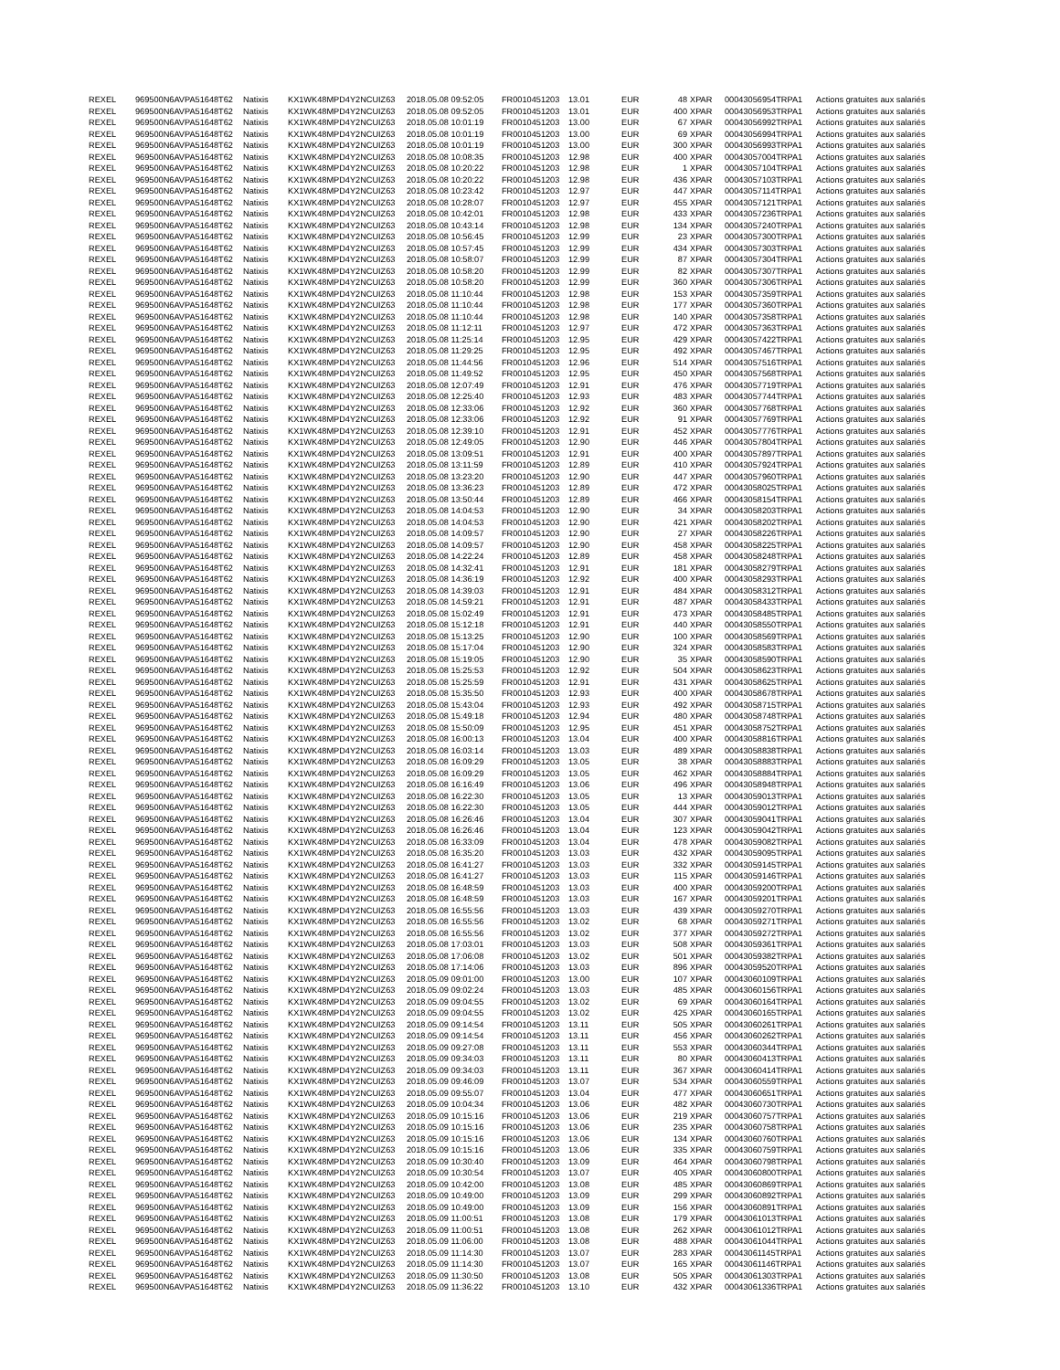| REXEL | 969500N6AVPA51648T62 | Natixis | KX1WK48MPD4Y2NCUIZ63 | 2018.05.08 09:52:05 | FR0010451203 | 13.01 | EUR | 48 | XPAR | 00043056954TRPA1 | Actions gratuites aux salariés |
| REXEL | 969500N6AVPA51648T62 | Natixis | KX1WK48MPD4Y2NCUIZ63 | 2018.05.08 09:52:05 | FR0010451203 | 13.01 | EUR | 400 | XPAR | 00043056953TRPA1 | Actions gratuites aux salariés |
| REXEL | 969500N6AVPA51648T62 | Natixis | KX1WK48MPD4Y2NCUIZ63 | 2018.05.08 10:01:19 | FR0010451203 | 13.00 | EUR | 67 | XPAR | 00043056992TRPA1 | Actions gratuites aux salariés |
| REXEL | 969500N6AVPA51648T62 | Natixis | KX1WK48MPD4Y2NCUIZ63 | 2018.05.08 10:01:19 | FR0010451203 | 13.00 | EUR | 69 | XPAR | 00043056994TRPA1 | Actions gratuites aux salariés |
| REXEL | 969500N6AVPA51648T62 | Natixis | KX1WK48MPD4Y2NCUIZ63 | 2018.05.08 10:01:19 | FR0010451203 | 13.00 | EUR | 300 | XPAR | 00043056993TRPA1 | Actions gratuites aux salariés |
| REXEL | 969500N6AVPA51648T62 | Natixis | KX1WK48MPD4Y2NCUIZ63 | 2018.05.08 10:08:35 | FR0010451203 | 12.98 | EUR | 400 | XPAR | 00043057004TRPA1 | Actions gratuites aux salariés |
| REXEL | 969500N6AVPA51648T62 | Natixis | KX1WK48MPD4Y2NCUIZ63 | 2018.05.08 10:20:22 | FR0010451203 | 12.98 | EUR | 1 | XPAR | 00043057104TRPA1 | Actions gratuites aux salariés |
| REXEL | 969500N6AVPA51648T62 | Natixis | KX1WK48MPD4Y2NCUIZ63 | 2018.05.08 10:20:22 | FR0010451203 | 12.98 | EUR | 436 | XPAR | 00043057103TRPA1 | Actions gratuites aux salariés |
| REXEL | 969500N6AVPA51648T62 | Natixis | KX1WK48MPD4Y2NCUIZ63 | 2018.05.08 10:23:42 | FR0010451203 | 12.97 | EUR | 447 | XPAR | 00043057114TRPA1 | Actions gratuites aux salariés |
| REXEL | 969500N6AVPA51648T62 | Natixis | KX1WK48MPD4Y2NCUIZ63 | 2018.05.08 10:28:07 | FR0010451203 | 12.97 | EUR | 455 | XPAR | 00043057121TRPA1 | Actions gratuites aux salariés |
| REXEL | 969500N6AVPA51648T62 | Natixis | KX1WK48MPD4Y2NCUIZ63 | 2018.05.08 10:42:01 | FR0010451203 | 12.98 | EUR | 433 | XPAR | 00043057236TRPA1 | Actions gratuites aux salariés |
| REXEL | 969500N6AVPA51648T62 | Natixis | KX1WK48MPD4Y2NCUIZ63 | 2018.05.08 10:43:14 | FR0010451203 | 12.98 | EUR | 134 | XPAR | 00043057240TRPA1 | Actions gratuites aux salariés |
| REXEL | 969500N6AVPA51648T62 | Natixis | KX1WK48MPD4Y2NCUIZ63 | 2018.05.08 10:56:45 | FR0010451203 | 12.99 | EUR | 23 | XPAR | 00043057300TRPA1 | Actions gratuites aux salariés |
| REXEL | 969500N6AVPA51648T62 | Natixis | KX1WK48MPD4Y2NCUIZ63 | 2018.05.08 10:57:45 | FR0010451203 | 12.99 | EUR | 434 | XPAR | 00043057303TRPA1 | Actions gratuites aux salariés |
| REXEL | 969500N6AVPA51648T62 | Natixis | KX1WK48MPD4Y2NCUIZ63 | 2018.05.08 10:58:07 | FR0010451203 | 12.99 | EUR | 87 | XPAR | 00043057304TRPA1 | Actions gratuites aux salariés |
| REXEL | 969500N6AVPA51648T62 | Natixis | KX1WK48MPD4Y2NCUIZ63 | 2018.05.08 10:58:20 | FR0010451203 | 12.99 | EUR | 82 | XPAR | 00043057307TRPA1 | Actions gratuites aux salariés |
| REXEL | 969500N6AVPA51648T62 | Natixis | KX1WK48MPD4Y2NCUIZ63 | 2018.05.08 10:58:20 | FR0010451203 | 12.99 | EUR | 360 | XPAR | 00043057306TRPA1 | Actions gratuites aux salariés |
| REXEL | 969500N6AVPA51648T62 | Natixis | KX1WK48MPD4Y2NCUIZ63 | 2018.05.08 11:10:44 | FR0010451203 | 12.98 | EUR | 153 | XPAR | 00043057359TRPA1 | Actions gratuites aux salariés |
| REXEL | 969500N6AVPA51648T62 | Natixis | KX1WK48MPD4Y2NCUIZ63 | 2018.05.08 11:10:44 | FR0010451203 | 12.98 | EUR | 177 | XPAR | 00043057360TRPA1 | Actions gratuites aux salariés |
| REXEL | 969500N6AVPA51648T62 | Natixis | KX1WK48MPD4Y2NCUIZ63 | 2018.05.08 11:10:44 | FR0010451203 | 12.98 | EUR | 140 | XPAR | 00043057358TRPA1 | Actions gratuites aux salariés |
| REXEL | 969500N6AVPA51648T62 | Natixis | KX1WK48MPD4Y2NCUIZ63 | 2018.05.08 11:12:11 | FR0010451203 | 12.97 | EUR | 472 | XPAR | 00043057363TRPA1 | Actions gratuites aux salariés |
| REXEL | 969500N6AVPA51648T62 | Natixis | KX1WK48MPD4Y2NCUIZ63 | 2018.05.08 11:25:14 | FR0010451203 | 12.95 | EUR | 429 | XPAR | 00043057422TRPA1 | Actions gratuites aux salariés |
| REXEL | 969500N6AVPA51648T62 | Natixis | KX1WK48MPD4Y2NCUIZ63 | 2018.05.08 11:29:25 | FR0010451203 | 12.95 | EUR | 492 | XPAR | 00043057467TRPA1 | Actions gratuites aux salariés |
| REXEL | 969500N6AVPA51648T62 | Natixis | KX1WK48MPD4Y2NCUIZ63 | 2018.05.08 11:44:56 | FR0010451203 | 12.96 | EUR | 514 | XPAR | 00043057516TRPA1 | Actions gratuites aux salariés |
| REXEL | 969500N6AVPA51648T62 | Natixis | KX1WK48MPD4Y2NCUIZ63 | 2018.05.08 11:49:52 | FR0010451203 | 12.95 | EUR | 450 | XPAR | 00043057568TRPA1 | Actions gratuites aux salariés |
| REXEL | 969500N6AVPA51648T62 | Natixis | KX1WK48MPD4Y2NCUIZ63 | 2018.05.08 12:07:49 | FR0010451203 | 12.91 | EUR | 476 | XPAR | 00043057719TRPA1 | Actions gratuites aux salariés |
| REXEL | 969500N6AVPA51648T62 | Natixis | KX1WK48MPD4Y2NCUIZ63 | 2018.05.08 12:25:40 | FR0010451203 | 12.93 | EUR | 483 | XPAR | 00043057744TRPA1 | Actions gratuites aux salariés |
| REXEL | 969500N6AVPA51648T62 | Natixis | KX1WK48MPD4Y2NCUIZ63 | 2018.05.08 12:33:06 | FR0010451203 | 12.92 | EUR | 360 | XPAR | 00043057768TRPA1 | Actions gratuites aux salariés |
| REXEL | 969500N6AVPA51648T62 | Natixis | KX1WK48MPD4Y2NCUIZ63 | 2018.05.08 12:33:06 | FR0010451203 | 12.92 | EUR | 91 | XPAR | 00043057769TRPA1 | Actions gratuites aux salariés |
| REXEL | 969500N6AVPA51648T62 | Natixis | KX1WK48MPD4Y2NCUIZ63 | 2018.05.08 12:39:10 | FR0010451203 | 12.91 | EUR | 452 | XPAR | 00043057776TRPA1 | Actions gratuites aux salariés |
| REXEL | 969500N6AVPA51648T62 | Natixis | KX1WK48MPD4Y2NCUIZ63 | 2018.05.08 12:49:05 | FR0010451203 | 12.90 | EUR | 446 | XPAR | 00043057804TRPA1 | Actions gratuites aux salariés |
| REXEL | 969500N6AVPA51648T62 | Natixis | KX1WK48MPD4Y2NCUIZ63 | 2018.05.08 13:09:51 | FR0010451203 | 12.91 | EUR | 400 | XPAR | 00043057897TRPA1 | Actions gratuites aux salariés |
| REXEL | 969500N6AVPA51648T62 | Natixis | KX1WK48MPD4Y2NCUIZ63 | 2018.05.08 13:11:59 | FR0010451203 | 12.89 | EUR | 410 | XPAR | 00043057924TRPA1 | Actions gratuites aux salariés |
| REXEL | 969500N6AVPA51648T62 | Natixis | KX1WK48MPD4Y2NCUIZ63 | 2018.05.08 13:23:20 | FR0010451203 | 12.90 | EUR | 447 | XPAR | 00043057960TRPA1 | Actions gratuites aux salariés |
| REXEL | 969500N6AVPA51648T62 | Natixis | KX1WK48MPD4Y2NCUIZ63 | 2018.05.08 13:36:23 | FR0010451203 | 12.89 | EUR | 472 | XPAR | 00043058025TRPA1 | Actions gratuites aux salariés |
| REXEL | 969500N6AVPA51648T62 | Natixis | KX1WK48MPD4Y2NCUIZ63 | 2018.05.08 13:50:44 | FR0010451203 | 12.89 | EUR | 466 | XPAR | 00043058154TRPA1 | Actions gratuites aux salariés |
| REXEL | 969500N6AVPA51648T62 | Natixis | KX1WK48MPD4Y2NCUIZ63 | 2018.05.08 14:04:53 | FR0010451203 | 12.90 | EUR | 34 | XPAR | 00043058203TRPA1 | Actions gratuites aux salariés |
| REXEL | 969500N6AVPA51648T62 | Natixis | KX1WK48MPD4Y2NCUIZ63 | 2018.05.08 14:04:53 | FR0010451203 | 12.90 | EUR | 421 | XPAR | 00043058202TRPA1 | Actions gratuites aux salariés |
| REXEL | 969500N6AVPA51648T62 | Natixis | KX1WK48MPD4Y2NCUIZ63 | 2018.05.08 14:09:57 | FR0010451203 | 12.90 | EUR | 27 | XPAR | 00043058226TRPA1 | Actions gratuites aux salariés |
| REXEL | 969500N6AVPA51648T62 | Natixis | KX1WK48MPD4Y2NCUIZ63 | 2018.05.08 14:09:57 | FR0010451203 | 12.90 | EUR | 458 | XPAR | 00043058225TRPA1 | Actions gratuites aux salariés |
| REXEL | 969500N6AVPA51648T62 | Natixis | KX1WK48MPD4Y2NCUIZ63 | 2018.05.08 14:22:24 | FR0010451203 | 12.89 | EUR | 458 | XPAR | 00043058248TRPA1 | Actions gratuites aux salariés |
| REXEL | 969500N6AVPA51648T62 | Natixis | KX1WK48MPD4Y2NCUIZ63 | 2018.05.08 14:32:41 | FR0010451203 | 12.91 | EUR | 181 | XPAR | 00043058279TRPA1 | Actions gratuites aux salariés |
| REXEL | 969500N6AVPA51648T62 | Natixis | KX1WK48MPD4Y2NCUIZ63 | 2018.05.08 14:36:19 | FR0010451203 | 12.92 | EUR | 400 | XPAR | 00043058293TRPA1 | Actions gratuites aux salariés |
| REXEL | 969500N6AVPA51648T62 | Natixis | KX1WK48MPD4Y2NCUIZ63 | 2018.05.08 14:39:03 | FR0010451203 | 12.91 | EUR | 484 | XPAR | 00043058312TRPA1 | Actions gratuites aux salariés |
| REXEL | 969500N6AVPA51648T62 | Natixis | KX1WK48MPD4Y2NCUIZ63 | 2018.05.08 14:59:21 | FR0010451203 | 12.91 | EUR | 487 | XPAR | 00043058433TRPA1 | Actions gratuites aux salariés |
| REXEL | 969500N6AVPA51648T62 | Natixis | KX1WK48MPD4Y2NCUIZ63 | 2018.05.08 15:02:49 | FR0010451203 | 12.91 | EUR | 473 | XPAR | 00043058485TRPA1 | Actions gratuites aux salariés |
| REXEL | 969500N6AVPA51648T62 | Natixis | KX1WK48MPD4Y2NCUIZ63 | 2018.05.08 15:12:18 | FR0010451203 | 12.91 | EUR | 440 | XPAR | 00043058550TRPA1 | Actions gratuites aux salariés |
| REXEL | 969500N6AVPA51648T62 | Natixis | KX1WK48MPD4Y2NCUIZ63 | 2018.05.08 15:13:25 | FR0010451203 | 12.90 | EUR | 100 | XPAR | 00043058569TRPA1 | Actions gratuites aux salariés |
| REXEL | 969500N6AVPA51648T62 | Natixis | KX1WK48MPD4Y2NCUIZ63 | 2018.05.08 15:17:04 | FR0010451203 | 12.90 | EUR | 324 | XPAR | 00043058583TRPA1 | Actions gratuites aux salariés |
| REXEL | 969500N6AVPA51648T62 | Natixis | KX1WK48MPD4Y2NCUIZ63 | 2018.05.08 15:19:05 | FR0010451203 | 12.90 | EUR | 35 | XPAR | 00043058590TRPA1 | Actions gratuites aux salariés |
| REXEL | 969500N6AVPA51648T62 | Natixis | KX1WK48MPD4Y2NCUIZ63 | 2018.05.08 15:25:53 | FR0010451203 | 12.92 | EUR | 504 | XPAR | 00043058623TRPA1 | Actions gratuites aux salariés |
| REXEL | 969500N6AVPA51648T62 | Natixis | KX1WK48MPD4Y2NCUIZ63 | 2018.05.08 15:25:59 | FR0010451203 | 12.91 | EUR | 431 | XPAR | 00043058625TRPA1 | Actions gratuites aux salariés |
| REXEL | 969500N6AVPA51648T62 | Natixis | KX1WK48MPD4Y2NCUIZ63 | 2018.05.08 15:35:50 | FR0010451203 | 12.93 | EUR | 400 | XPAR | 00043058678TRPA1 | Actions gratuites aux salariés |
| REXEL | 969500N6AVPA51648T62 | Natixis | KX1WK48MPD4Y2NCUIZ63 | 2018.05.08 15:43:04 | FR0010451203 | 12.93 | EUR | 492 | XPAR | 00043058715TRPA1 | Actions gratuites aux salariés |
| REXEL | 969500N6AVPA51648T62 | Natixis | KX1WK48MPD4Y2NCUIZ63 | 2018.05.08 15:49:18 | FR0010451203 | 12.94 | EUR | 480 | XPAR | 00043058748TRPA1 | Actions gratuites aux salariés |
| REXEL | 969500N6AVPA51648T62 | Natixis | KX1WK48MPD4Y2NCUIZ63 | 2018.05.08 15:50:09 | FR0010451203 | 12.95 | EUR | 451 | XPAR | 00043058752TRPA1 | Actions gratuites aux salariés |
| REXEL | 969500N6AVPA51648T62 | Natixis | KX1WK48MPD4Y2NCUIZ63 | 2018.05.08 16:00:13 | FR0010451203 | 13.04 | EUR | 400 | XPAR | 00043058816TRPA1 | Actions gratuites aux salariés |
| REXEL | 969500N6AVPA51648T62 | Natixis | KX1WK48MPD4Y2NCUIZ63 | 2018.05.08 16:03:14 | FR0010451203 | 13.03 | EUR | 489 | XPAR | 00043058838TRPA1 | Actions gratuites aux salariés |
| REXEL | 969500N6AVPA51648T62 | Natixis | KX1WK48MPD4Y2NCUIZ63 | 2018.05.08 16:09:29 | FR0010451203 | 13.05 | EUR | 38 | XPAR | 00043058883TRPA1 | Actions gratuites aux salariés |
| REXEL | 969500N6AVPA51648T62 | Natixis | KX1WK48MPD4Y2NCUIZ63 | 2018.05.08 16:09:29 | FR0010451203 | 13.05 | EUR | 462 | XPAR | 00043058884TRPA1 | Actions gratuites aux salariés |
| REXEL | 969500N6AVPA51648T62 | Natixis | KX1WK48MPD4Y2NCUIZ63 | 2018.05.08 16:16:49 | FR0010451203 | 13.06 | EUR | 496 | XPAR | 00043058948TRPA1 | Actions gratuites aux salariés |
| REXEL | 969500N6AVPA51648T62 | Natixis | KX1WK48MPD4Y2NCUIZ63 | 2018.05.08 16:22:30 | FR0010451203 | 13.05 | EUR | 13 | XPAR | 00043059013TRPA1 | Actions gratuites aux salariés |
| REXEL | 969500N6AVPA51648T62 | Natixis | KX1WK48MPD4Y2NCUIZ63 | 2018.05.08 16:22:30 | FR0010451203 | 13.05 | EUR | 444 | XPAR | 00043059012TRPA1 | Actions gratuites aux salariés |
| REXEL | 969500N6AVPA51648T62 | Natixis | KX1WK48MPD4Y2NCUIZ63 | 2018.05.08 16:26:46 | FR0010451203 | 13.04 | EUR | 307 | XPAR | 00043059041TRPA1 | Actions gratuites aux salariés |
| REXEL | 969500N6AVPA51648T62 | Natixis | KX1WK48MPD4Y2NCUIZ63 | 2018.05.08 16:26:46 | FR0010451203 | 13.04 | EUR | 123 | XPAR | 00043059042TRPA1 | Actions gratuites aux salariés |
| REXEL | 969500N6AVPA51648T62 | Natixis | KX1WK48MPD4Y2NCUIZ63 | 2018.05.08 16:33:09 | FR0010451203 | 13.04 | EUR | 478 | XPAR | 00043059082TRPA1 | Actions gratuites aux salariés |
| REXEL | 969500N6AVPA51648T62 | Natixis | KX1WK48MPD4Y2NCUIZ63 | 2018.05.08 16:35:20 | FR0010451203 | 13.03 | EUR | 432 | XPAR | 00043059095TRPA1 | Actions gratuites aux salariés |
| REXEL | 969500N6AVPA51648T62 | Natixis | KX1WK48MPD4Y2NCUIZ63 | 2018.05.08 16:41:27 | FR0010451203 | 13.03 | EUR | 332 | XPAR | 00043059145TRPA1 | Actions gratuites aux salariés |
| REXEL | 969500N6AVPA51648T62 | Natixis | KX1WK48MPD4Y2NCUIZ63 | 2018.05.08 16:41:27 | FR0010451203 | 13.03 | EUR | 115 | XPAR | 00043059146TRPA1 | Actions gratuites aux salariés |
| REXEL | 969500N6AVPA51648T62 | Natixis | KX1WK48MPD4Y2NCUIZ63 | 2018.05.08 16:48:59 | FR0010451203 | 13.03 | EUR | 400 | XPAR | 00043059200TRPA1 | Actions gratuites aux salariés |
| REXEL | 969500N6AVPA51648T62 | Natixis | KX1WK48MPD4Y2NCUIZ63 | 2018.05.08 16:48:59 | FR0010451203 | 13.03 | EUR | 167 | XPAR | 00043059201TRPA1 | Actions gratuites aux salariés |
| REXEL | 969500N6AVPA51648T62 | Natixis | KX1WK48MPD4Y2NCUIZ63 | 2018.05.08 16:55:56 | FR0010451203 | 13.03 | EUR | 439 | XPAR | 00043059270TRPA1 | Actions gratuites aux salariés |
| REXEL | 969500N6AVPA51648T62 | Natixis | KX1WK48MPD4Y2NCUIZ63 | 2018.05.08 16:55:56 | FR0010451203 | 13.02 | EUR | 68 | XPAR | 00043059271TRPA1 | Actions gratuites aux salariés |
| REXEL | 969500N6AVPA51648T62 | Natixis | KX1WK48MPD4Y2NCUIZ63 | 2018.05.08 16:55:56 | FR0010451203 | 13.02 | EUR | 377 | XPAR | 00043059272TRPA1 | Actions gratuites aux salariés |
| REXEL | 969500N6AVPA51648T62 | Natixis | KX1WK48MPD4Y2NCUIZ63 | 2018.05.08 17:03:01 | FR0010451203 | 13.03 | EUR | 508 | XPAR | 00043059361TRPA1 | Actions gratuites aux salariés |
| REXEL | 969500N6AVPA51648T62 | Natixis | KX1WK48MPD4Y2NCUIZ63 | 2018.05.08 17:06:08 | FR0010451203 | 13.02 | EUR | 501 | XPAR | 00043059382TRPA1 | Actions gratuites aux salariés |
| REXEL | 969500N6AVPA51648T62 | Natixis | KX1WK48MPD4Y2NCUIZ63 | 2018.05.08 17:14:06 | FR0010451203 | 13.03 | EUR | 896 | XPAR | 00043059520TRPA1 | Actions gratuites aux salariés |
| REXEL | 969500N6AVPA51648T62 | Natixis | KX1WK48MPD4Y2NCUIZ63 | 2018.05.09 09:01:00 | FR0010451203 | 13.00 | EUR | 107 | XPAR | 00043060109TRPA1 | Actions gratuites aux salariés |
| REXEL | 969500N6AVPA51648T62 | Natixis | KX1WK48MPD4Y2NCUIZ63 | 2018.05.09 09:02:24 | FR0010451203 | 13.03 | EUR | 485 | XPAR | 00043060156TRPA1 | Actions gratuites aux salariés |
| REXEL | 969500N6AVPA51648T62 | Natixis | KX1WK48MPD4Y2NCUIZ63 | 2018.05.09 09:04:55 | FR0010451203 | 13.02 | EUR | 69 | XPAR | 00043060164TRPA1 | Actions gratuites aux salariés |
| REXEL | 969500N6AVPA51648T62 | Natixis | KX1WK48MPD4Y2NCUIZ63 | 2018.05.09 09:04:55 | FR0010451203 | 13.02 | EUR | 425 | XPAR | 00043060165TRPA1 | Actions gratuites aux salariés |
| REXEL | 969500N6AVPA51648T62 | Natixis | KX1WK48MPD4Y2NCUIZ63 | 2018.05.09 09:14:54 | FR0010451203 | 13.11 | EUR | 505 | XPAR | 00043060261TRPA1 | Actions gratuites aux salariés |
| REXEL | 969500N6AVPA51648T62 | Natixis | KX1WK48MPD4Y2NCUIZ63 | 2018.05.09 09:14:54 | FR0010451203 | 13.11 | EUR | 456 | XPAR | 00043060262TRPA1 | Actions gratuites aux salariés |
| REXEL | 969500N6AVPA51648T62 | Natixis | KX1WK48MPD4Y2NCUIZ63 | 2018.05.09 09:27:08 | FR0010451203 | 13.11 | EUR | 553 | XPAR | 00043060344TRPA1 | Actions gratuites aux salariés |
| REXEL | 969500N6AVPA51648T62 | Natixis | KX1WK48MPD4Y2NCUIZ63 | 2018.05.09 09:34:03 | FR0010451203 | 13.11 | EUR | 80 | XPAR | 00043060413TRPA1 | Actions gratuites aux salariés |
| REXEL | 969500N6AVPA51648T62 | Natixis | KX1WK48MPD4Y2NCUIZ63 | 2018.05.09 09:34:03 | FR0010451203 | 13.11 | EUR | 367 | XPAR | 00043060414TRPA1 | Actions gratuites aux salariés |
| REXEL | 969500N6AVPA51648T62 | Natixis | KX1WK48MPD4Y2NCUIZ63 | 2018.05.09 09:46:09 | FR0010451203 | 13.07 | EUR | 534 | XPAR | 00043060559TRPA1 | Actions gratuites aux salariés |
| REXEL | 969500N6AVPA51648T62 | Natixis | KX1WK48MPD4Y2NCUIZ63 | 2018.05.09 09:55:07 | FR0010451203 | 13.04 | EUR | 477 | XPAR | 00043060651TRPA1 | Actions gratuites aux salariés |
| REXEL | 969500N6AVPA51648T62 | Natixis | KX1WK48MPD4Y2NCUIZ63 | 2018.05.09 10:04:34 | FR0010451203 | 13.06 | EUR | 482 | XPAR | 00043060730TRPA1 | Actions gratuites aux salariés |
| REXEL | 969500N6AVPA51648T62 | Natixis | KX1WK48MPD4Y2NCUIZ63 | 2018.05.09 10:15:16 | FR0010451203 | 13.06 | EUR | 219 | XPAR | 00043060757TRPA1 | Actions gratuites aux salariés |
| REXEL | 969500N6AVPA51648T62 | Natixis | KX1WK48MPD4Y2NCUIZ63 | 2018.05.09 10:15:16 | FR0010451203 | 13.06 | EUR | 235 | XPAR | 00043060758TRPA1 | Actions gratuites aux salariés |
| REXEL | 969500N6AVPA51648T62 | Natixis | KX1WK48MPD4Y2NCUIZ63 | 2018.05.09 10:15:16 | FR0010451203 | 13.06 | EUR | 134 | XPAR | 00043060760TRPA1 | Actions gratuites aux salariés |
| REXEL | 969500N6AVPA51648T62 | Natixis | KX1WK48MPD4Y2NCUIZ63 | 2018.05.09 10:15:16 | FR0010451203 | 13.06 | EUR | 335 | XPAR | 00043060759TRPA1 | Actions gratuites aux salariés |
| REXEL | 969500N6AVPA51648T62 | Natixis | KX1WK48MPD4Y2NCUIZ63 | 2018.05.09 10:30:40 | FR0010451203 | 13.09 | EUR | 464 | XPAR | 00043060798TRPA1 | Actions gratuites aux salariés |
| REXEL | 969500N6AVPA51648T62 | Natixis | KX1WK48MPD4Y2NCUIZ63 | 2018.05.09 10:30:54 | FR0010451203 | 13.07 | EUR | 405 | XPAR | 00043060800TRPA1 | Actions gratuites aux salariés |
| REXEL | 969500N6AVPA51648T62 | Natixis | KX1WK48MPD4Y2NCUIZ63 | 2018.05.09 10:42:00 | FR0010451203 | 13.08 | EUR | 485 | XPAR | 00043060869TRPA1 | Actions gratuites aux salariés |
| REXEL | 969500N6AVPA51648T62 | Natixis | KX1WK48MPD4Y2NCUIZ63 | 2018.05.09 10:49:00 | FR0010451203 | 13.09 | EUR | 299 | XPAR | 00043060892TRPA1 | Actions gratuites aux salariés |
| REXEL | 969500N6AVPA51648T62 | Natixis | KX1WK48MPD4Y2NCUIZ63 | 2018.05.09 10:49:00 | FR0010451203 | 13.09 | EUR | 156 | XPAR | 00043060891TRPA1 | Actions gratuites aux salariés |
| REXEL | 969500N6AVPA51648T62 | Natixis | KX1WK48MPD4Y2NCUIZ63 | 2018.05.09 11:00:51 | FR0010451203 | 13.08 | EUR | 179 | XPAR | 00043061013TRPA1 | Actions gratuites aux salariés |
| REXEL | 969500N6AVPA51648T62 | Natixis | KX1WK48MPD4Y2NCUIZ63 | 2018.05.09 11:00:51 | FR0010451203 | 13.08 | EUR | 262 | XPAR | 00043061012TRPA1 | Actions gratuites aux salariés |
| REXEL | 969500N6AVPA51648T62 | Natixis | KX1WK48MPD4Y2NCUIZ63 | 2018.05.09 11:06:00 | FR0010451203 | 13.08 | EUR | 488 | XPAR | 00043061044TRPA1 | Actions gratuites aux salariés |
| REXEL | 969500N6AVPA51648T62 | Natixis | KX1WK48MPD4Y2NCUIZ63 | 2018.05.09 11:14:30 | FR0010451203 | 13.07 | EUR | 283 | XPAR | 00043061145TRPA1 | Actions gratuites aux salariés |
| REXEL | 969500N6AVPA51648T62 | Natixis | KX1WK48MPD4Y2NCUIZ63 | 2018.05.09 11:14:30 | FR0010451203 | 13.07 | EUR | 165 | XPAR | 00043061146TRPA1 | Actions gratuites aux salariés |
| REXEL | 969500N6AVPA51648T62 | Natixis | KX1WK48MPD4Y2NCUIZ63 | 2018.05.09 11:30:50 | FR0010451203 | 13.08 | EUR | 505 | XPAR | 00043061303TRPA1 | Actions gratuites aux salariés |
| REXEL | 969500N6AVPA51648T62 | Natixis | KX1WK48MPD4Y2NCUIZ63 | 2018.05.09 11:36:22 | FR0010451203 | 13.10 | EUR | 432 | XPAR | 00043061336TRPA1 | Actions gratuites aux salariés |